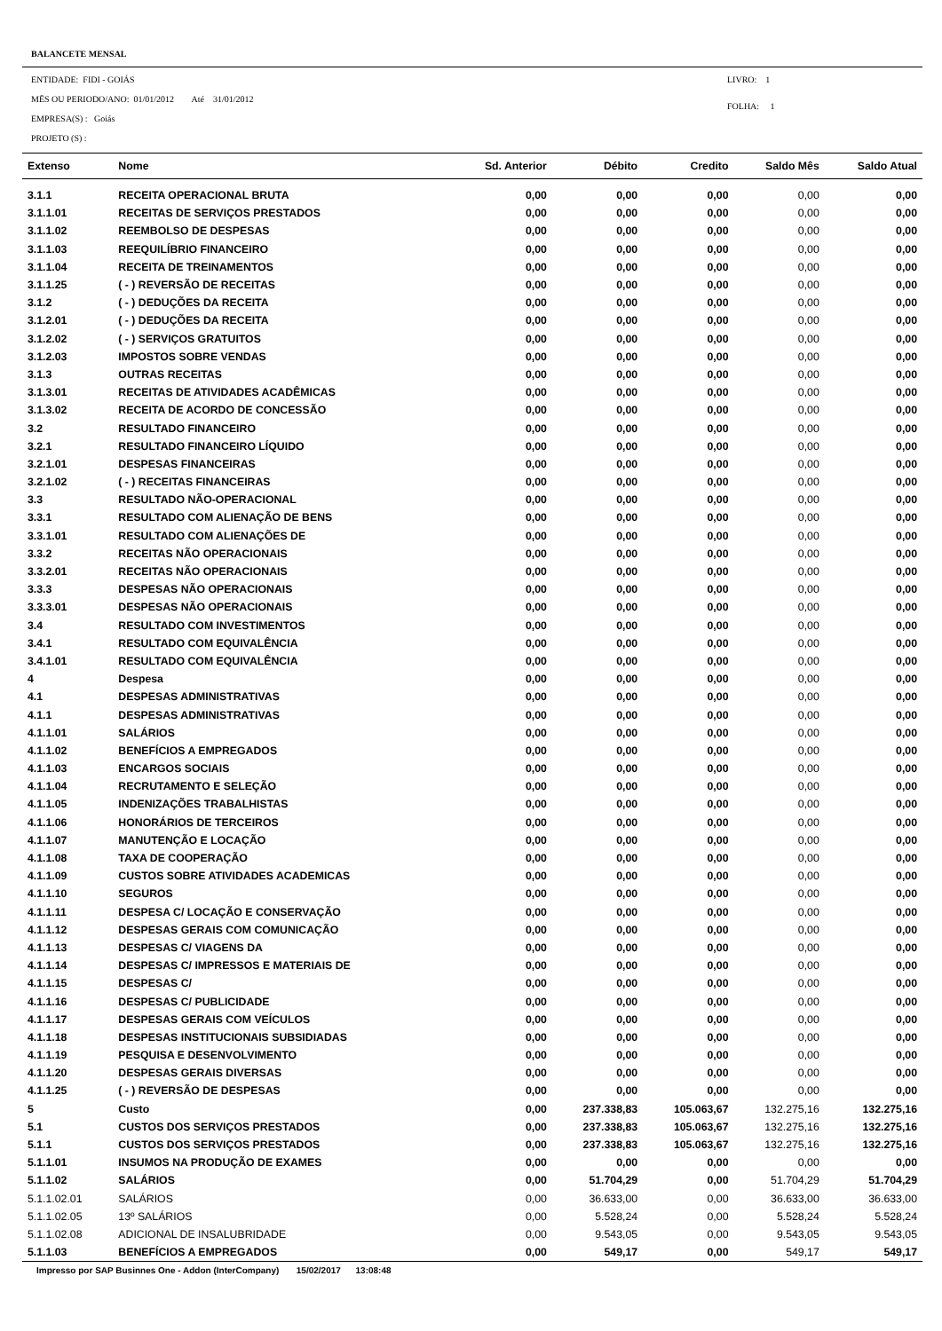BALANCETE MENSAL
ENTIDADE: FIDI - GOIÁS
MËS OU PERIODO/ANO: 01/01/2012 Até 31/01/2012
EMPRESA(S) : Goiás
PROJETO (S) :
LIVRO: 1
FOLHA: 1
| Extenso | Nome | Sd. Anterior | Débito | Credito | Saldo Mês | Saldo Atual |
| --- | --- | --- | --- | --- | --- | --- |
| 3.1.1 | RECEITA OPERACIONAL BRUTA | 0,00 | 0,00 | 0,00 | 0,00 | 0,00 |
| 3.1.1.01 | RECEITAS DE SERVIÇOS PRESTADOS | 0,00 | 0,00 | 0,00 | 0,00 | 0,00 |
| 3.1.1.02 | REEMBOLSO DE DESPESAS | 0,00 | 0,00 | 0,00 | 0,00 | 0,00 |
| 3.1.1.03 | REEQUILÍBRIO FINANCEIRO | 0,00 | 0,00 | 0,00 | 0,00 | 0,00 |
| 3.1.1.04 | RECEITA DE TREINAMENTOS | 0,00 | 0,00 | 0,00 | 0,00 | 0,00 |
| 3.1.1.25 | ( - ) REVERSÃO DE RECEITAS | 0,00 | 0,00 | 0,00 | 0,00 | 0,00 |
| 3.1.2 | ( - ) DEDUÇÕES DA RECEITA | 0,00 | 0,00 | 0,00 | 0,00 | 0,00 |
| 3.1.2.01 | ( - ) DEDUÇÕES DA RECEITA | 0,00 | 0,00 | 0,00 | 0,00 | 0,00 |
| 3.1.2.02 | ( - ) SERVIÇOS GRATUITOS | 0,00 | 0,00 | 0,00 | 0,00 | 0,00 |
| 3.1.2.03 | IMPOSTOS SOBRE VENDAS | 0,00 | 0,00 | 0,00 | 0,00 | 0,00 |
| 3.1.3 | OUTRAS RECEITAS | 0,00 | 0,00 | 0,00 | 0,00 | 0,00 |
| 3.1.3.01 | RECEITAS DE ATIVIDADES ACADÊMICAS | 0,00 | 0,00 | 0,00 | 0,00 | 0,00 |
| 3.1.3.02 | RECEITA DE ACORDO DE CONCESSÃO | 0,00 | 0,00 | 0,00 | 0,00 | 0,00 |
| 3.2 | RESULTADO FINANCEIRO | 0,00 | 0,00 | 0,00 | 0,00 | 0,00 |
| 3.2.1 | RESULTADO FINANCEIRO LÍQUIDO | 0,00 | 0,00 | 0,00 | 0,00 | 0,00 |
| 3.2.1.01 | DESPESAS FINANCEIRAS | 0,00 | 0,00 | 0,00 | 0,00 | 0,00 |
| 3.2.1.02 | ( - ) RECEITAS FINANCEIRAS | 0,00 | 0,00 | 0,00 | 0,00 | 0,00 |
| 3.3 | RESULTADO NÃO-OPERACIONAL | 0,00 | 0,00 | 0,00 | 0,00 | 0,00 |
| 3.3.1 | RESULTADO COM ALIENAÇÃO DE BENS | 0,00 | 0,00 | 0,00 | 0,00 | 0,00 |
| 3.3.1.01 | RESULTADO COM ALIENAÇÕES DE | 0,00 | 0,00 | 0,00 | 0,00 | 0,00 |
| 3.3.2 | RECEITAS NÃO OPERACIONAIS | 0,00 | 0,00 | 0,00 | 0,00 | 0,00 |
| 3.3.2.01 | RECEITAS NÃO OPERACIONAIS | 0,00 | 0,00 | 0,00 | 0,00 | 0,00 |
| 3.3.3 | DESPESAS NÃO OPERACIONAIS | 0,00 | 0,00 | 0,00 | 0,00 | 0,00 |
| 3.3.3.01 | DESPESAS NÃO OPERACIONAIS | 0,00 | 0,00 | 0,00 | 0,00 | 0,00 |
| 3.4 | RESULTADO COM INVESTIMENTOS | 0,00 | 0,00 | 0,00 | 0,00 | 0,00 |
| 3.4.1 | RESULTADO COM EQUIVALÊNCIA | 0,00 | 0,00 | 0,00 | 0,00 | 0,00 |
| 3.4.1.01 | RESULTADO COM EQUIVALÊNCIA | 0,00 | 0,00 | 0,00 | 0,00 | 0,00 |
| 4 | Despesa | 0,00 | 0,00 | 0,00 | 0,00 | 0,00 |
| 4.1 | DESPESAS ADMINISTRATIVAS | 0,00 | 0,00 | 0,00 | 0,00 | 0,00 |
| 4.1.1 | DESPESAS ADMINISTRATIVAS | 0,00 | 0,00 | 0,00 | 0,00 | 0,00 |
| 4.1.1.01 | SALÁRIOS | 0,00 | 0,00 | 0,00 | 0,00 | 0,00 |
| 4.1.1.02 | BENEFÍCIOS A EMPREGADOS | 0,00 | 0,00 | 0,00 | 0,00 | 0,00 |
| 4.1.1.03 | ENCARGOS SOCIAIS | 0,00 | 0,00 | 0,00 | 0,00 | 0,00 |
| 4.1.1.04 | RECRUTAMENTO E SELEÇÃO | 0,00 | 0,00 | 0,00 | 0,00 | 0,00 |
| 4.1.1.05 | INDENIZAÇÕES TRABALHISTAS | 0,00 | 0,00 | 0,00 | 0,00 | 0,00 |
| 4.1.1.06 | HONORÁRIOS DE TERCEIROS | 0,00 | 0,00 | 0,00 | 0,00 | 0,00 |
| 4.1.1.07 | MANUTENÇÃO E LOCAÇÃO | 0,00 | 0,00 | 0,00 | 0,00 | 0,00 |
| 4.1.1.08 | TAXA DE COOPERAÇÃO | 0,00 | 0,00 | 0,00 | 0,00 | 0,00 |
| 4.1.1.09 | CUSTOS SOBRE ATIVIDADES ACADEMICAS | 0,00 | 0,00 | 0,00 | 0,00 | 0,00 |
| 4.1.1.10 | SEGUROS | 0,00 | 0,00 | 0,00 | 0,00 | 0,00 |
| 4.1.1.11 | DESPESA C/ LOCAÇÃO E CONSERVAÇÃO | 0,00 | 0,00 | 0,00 | 0,00 | 0,00 |
| 4.1.1.12 | DESPESAS GERAIS COM COMUNICAÇÃO | 0,00 | 0,00 | 0,00 | 0,00 | 0,00 |
| 4.1.1.13 | DESPESAS C/ VIAGENS DA | 0,00 | 0,00 | 0,00 | 0,00 | 0,00 |
| 4.1.1.14 | DESPESAS C/ IMPRESSOS E MATERIAIS DE | 0,00 | 0,00 | 0,00 | 0,00 | 0,00 |
| 4.1.1.15 | DESPESAS C/ | 0,00 | 0,00 | 0,00 | 0,00 | 0,00 |
| 4.1.1.16 | DESPESAS C/ PUBLICIDADE | 0,00 | 0,00 | 0,00 | 0,00 | 0,00 |
| 4.1.1.17 | DESPESAS GERAIS COM VEÍCULOS | 0,00 | 0,00 | 0,00 | 0,00 | 0,00 |
| 4.1.1.18 | DESPESAS INSTITUCIONAIS SUBSIDIADAS | 0,00 | 0,00 | 0,00 | 0,00 | 0,00 |
| 4.1.1.19 | PESQUISA E DESENVOLVIMENTO | 0,00 | 0,00 | 0,00 | 0,00 | 0,00 |
| 4.1.1.20 | DESPESAS GERAIS DIVERSAS | 0,00 | 0,00 | 0,00 | 0,00 | 0,00 |
| 4.1.1.25 | ( - ) REVERSÃO DE DESPESAS | 0,00 | 0,00 | 0,00 | 0,00 | 0,00 |
| 5 | Custo | 0,00 | 237.338,83 | 105.063,67 | 132.275,16 | 132.275,16 |
| 5.1 | CUSTOS DOS SERVIÇOS PRESTADOS | 0,00 | 237.338,83 | 105.063,67 | 132.275,16 | 132.275,16 |
| 5.1.1 | CUSTOS DOS SERVIÇOS PRESTADOS | 0,00 | 237.338,83 | 105.063,67 | 132.275,16 | 132.275,16 |
| 5.1.1.01 | INSUMOS NA PRODUÇÃO DE EXAMES | 0,00 | 0,00 | 0,00 | 0,00 | 0,00 |
| 5.1.1.02 | SALÁRIOS | 0,00 | 51.704,29 | 0,00 | 51.704,29 | 51.704,29 |
| 5.1.1.02.01 | SALÁRIOS | 0,00 | 36.633,00 | 0,00 | 36.633,00 | 36.633,00 |
| 5.1.1.02.05 | 13º SALÁRIOS | 0,00 | 5.528,24 | 0,00 | 5.528,24 | 5.528,24 |
| 5.1.1.02.08 | ADICIONAL DE INSALUBRIDADE | 0,00 | 9.543,05 | 0,00 | 9.543,05 | 9.543,05 |
| 5.1.1.03 | BENEFÍCIOS A EMPREGADOS | 0,00 | 549,17 | 0,00 | 549,17 | 549,17 |
Impresso por SAP Businnes One - Addon (InterCompany) 15/02/2017 13:08:48